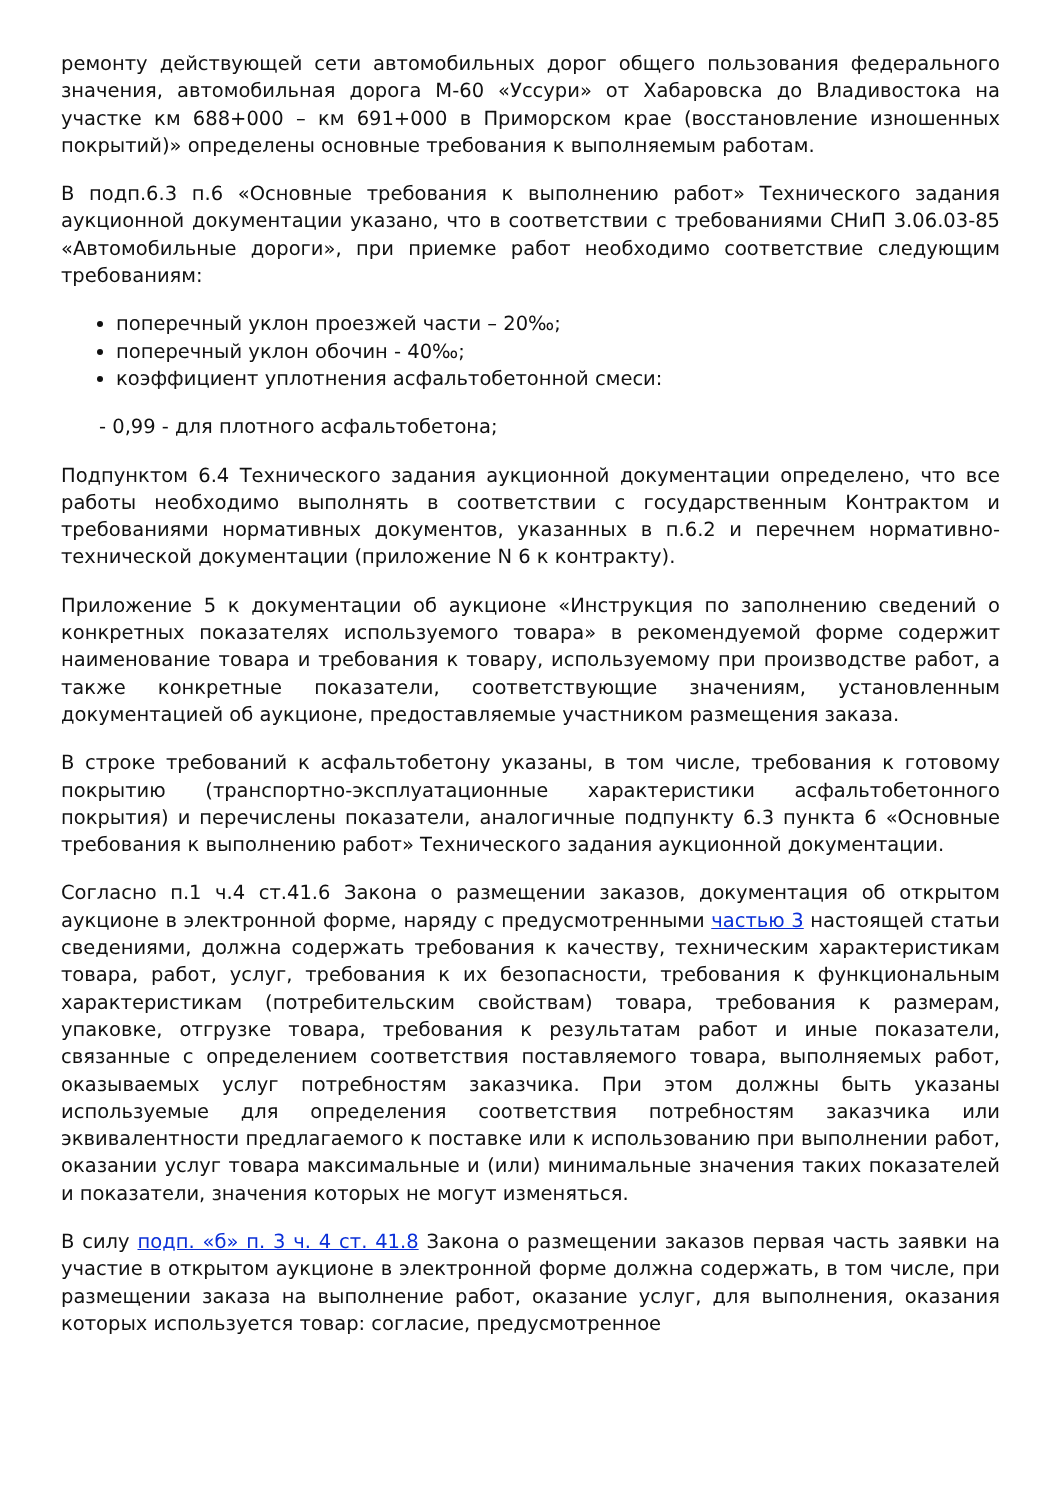ремонту действующей сети автомобильных дорог общего пользования федерального значения, автомобильная дорога М-60 «Уссури» от Хабаровска до Владивостока на участке км 688+000 – км 691+000 в Приморском крае (восстановление изношенных покрытий)» определены основные требования к выполняемым работам.
В подп.6.3 п.6 «Основные требования к выполнению работ» Технического задания аукционной документации указано, что в соответствии с требованиями СНиП 3.06.03-85 «Автомобильные дороги», при приемке работ необходимо соответствие следующим требованиям:
поперечный уклон проезжей части – 20‰;
поперечный уклон обочин - 40‰;
коэффициент уплотнения асфальтобетонной смеси:
- 0,99 - для плотного асфальтобетона;
Подпунктом 6.4 Технического задания аукционной документации определено, что все работы необходимо выполнять в соответствии с государственным Контрактом и требованиями нормативных документов, указанных в п.6.2 и перечнем нормативно- технической документации (приложение N 6 к контракту).
Приложение 5 к документации об аукционе «Инструкция по заполнению сведений о конкретных показателях используемого товара» в рекомендуемой форме содержит наименование товара и требования к товару, используемому при производстве работ, а также конкретные показатели, соответствующие значениям, установленным документацией об аукционе, предоставляемые участником размещения заказа.
В строке требований к асфальтобетону указаны, в том числе, требования к готовому покрытию (транспортно-эксплуатационные характеристики асфальтобетонного покрытия) и перечислены показатели, аналогичные подпункту 6.3 пункта 6 «Основные требования к выполнению работ» Технического задания аукционной документации.
Согласно п.1 ч.4 ст.41.6 Закона о размещении заказов, документация об открытом аукционе в электронной форме, наряду с предусмотренными частью 3 настоящей статьи сведениями, должна содержать требования к качеству, техническим характеристикам товара, работ, услуг, требования к их безопасности, требования к функциональным характеристикам (потребительским свойствам) товара, требования к размерам, упаковке, отгрузке товара, требования к результатам работ и иные показатели, связанные с определением соответствия поставляемого товара, выполняемых работ, оказываемых услуг потребностям заказчика. При этом должны быть указаны используемые для определения соответствия потребностям заказчика или эквивалентности предлагаемого к поставке или к использованию при выполнении работ, оказании услуг товара максимальные и (или) минимальные значения таких показателей и показатели, значения которых не могут изменяться.
В силу подп. «б» п. 3 ч. 4 ст. 41.8 Закона о размещении заказов первая часть заявки на участие в открытом аукционе в электронной форме должна содержать, в том числе, при размещении заказа на выполнение работ, оказание услуг, для выполнения, оказания которых используется товар: согласие, предусмотренное